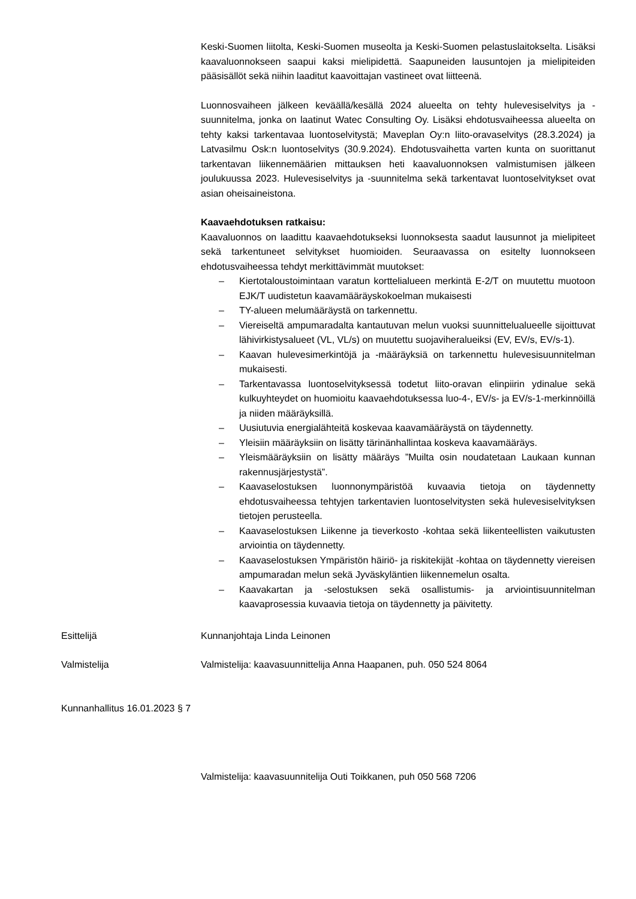Keski-Suomen liitolta, Keski-Suomen museolta ja Keski-Suomen pelastuslaitokselta. Lisäksi kaavaluonnokseen saapui kaksi mielipidettä. Saapuneiden lausuntojen ja mielipiteiden pääsisällöt sekä niihin laaditut kaavoittajan vastineet ovat liitteenä.
Luonnosvaiheen jälkeen keväällä/kesällä 2024 alueelta on tehty hulevesiselvitys ja -suunnitelma, jonka on laatinut Watec Consulting Oy. Lisäksi ehdotusvaiheessa alueelta on tehty kaksi tarkentavaa luontoselvitystä; Maveplan Oy:n liito-oravaselvitys (28.3.2024) ja Latvasilmu Osk:n luontoselvitys (30.9.2024). Ehdotusvaihetta varten kunta on suorittanut tarkentavan liikennemäärien mittauksen heti kaavaluonnoksen valmistumisen jälkeen joulukuussa 2023. Hulevesiselvitys ja -suunnitelma sekä tarkentavat luontoselvitykset ovat asian oheisaineistona.
Kaavaehdotuksen ratkaisu:
Kaavaluonnos on laadittu kaavaehdotukseksi luonnoksesta saadut lausunnot ja mielipiteet sekä tarkentuneet selvitykset huomioiden. Seuraavassa on esitelty luonnokseen ehdotusvaiheessa tehdyt merkittävimmät muutokset:
– Kiertotaloustoimintaan varatun korttelialueen merkintä E-2/T on muutettu muotoon EJK/T uudistetun kaavamääräyskokoelman mukaisesti
– TY-alueen melumääräystä on tarkennettu.
– Viereiseltä ampumaradalta kantautuvan melun vuoksi suunnittelualueelle sijoittuvat lähivirkistysalueet (VL, VL/s) on muutettu suojaviheralueiksi (EV, EV/s, EV/s-1).
– Kaavan hulevesimerkintöjä ja -määräyksiä on tarkennettu hulevesisuunnitelman mukaisesti.
– Tarkentavassa luontoselvityksessä todetut liito-oravan elinpiirin ydinalue sekä kulkuyhteydet on huomioitu kaavaehdotuksessa luo-4-, EV/s- ja EV/s-1-merkinnöillä ja niiden määräyksillä.
– Uusiutuvia energialähteitä koskevaa kaavamääräystä on täydennetty.
– Yleisiin määräyksiin on lisätty tärinänhallintaa koskeva kaavamääräys.
– Yleismääräyksiin on lisätty määräys ”Muilta osin noudatetaan Laukaan kunnan rakennusjärjestystä”.
– Kaavaselostuksen luonnonympäristöä kuvaavia tietoja on täydennetty ehdotusvaiheessa tehtyjen tarkentavien luontoselvitysten sekä hulevesiselvityksen tietojen perusteella.
– Kaavaselostuksen Liikenne ja tieverkosto -kohtaa sekä liikenteellisten vaikutusten arviointia on täydennetty.
– Kaavaselostuksen Ympäristön häiriö- ja riskitekijät -kohtaa on täydennetty viereisen ampumaradan melun sekä Jyväskyläntien liikennemelun osalta.
– Kaavakartan ja -selostuksen sekä osallistumis- ja arviointisuunnitelman kaavaprosessia kuvaavia tietoja on täydennetty ja päivitetty.
Esittelijä Kunnanjohtaja Linda Leinonen
Valmistelija Valmistelija: kaavasuunnittelija Anna Haapanen, puh. 050 524 8064
Kunnanhallitus 16.01.2023 § 7
Valmistelija: kaavasuunnitelija Outi Toikkanen, puh 050 568 7206